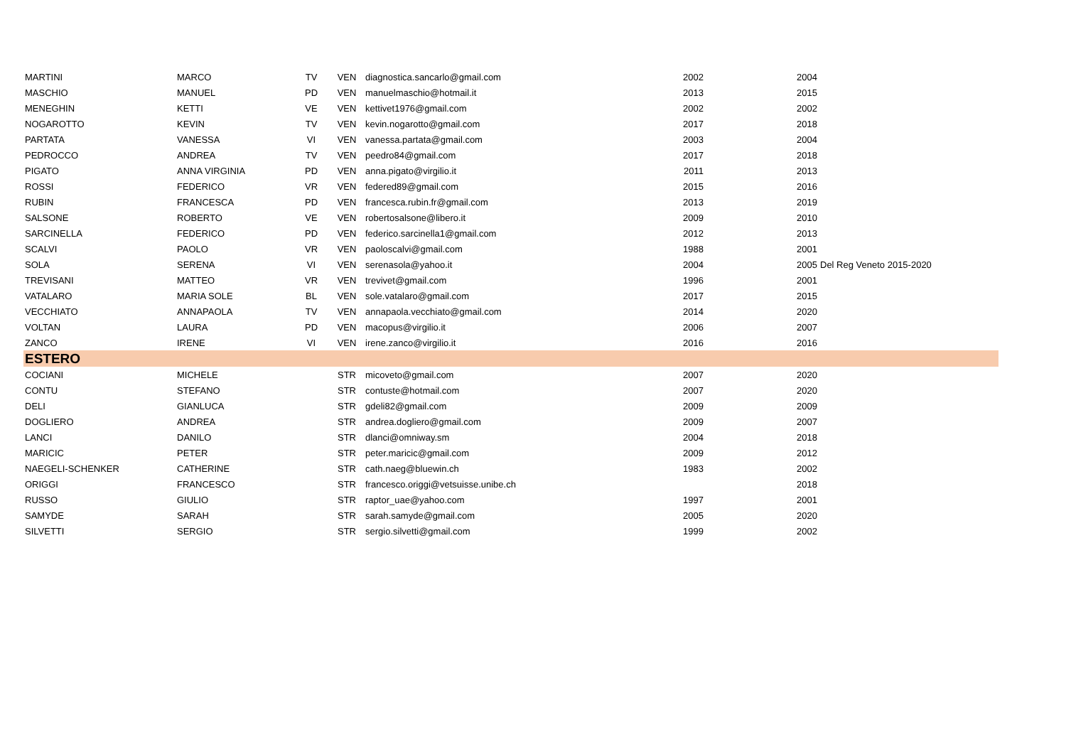| MARTINI | MARCO | TV | VEN | diagnostica.sancarlo@gmail.com | 2002 | 2004 | |
| MASCHIO | MANUEL | PD | VEN | manuelmaschio@hotmail.it | 2013 | 2015 | |
| MENEGHIN | KETTI | VE | VEN | kettivet1976@gmail.com | 2002 | 2002 | |
| NOGAROTTO | KEVIN | TV | VEN | kevin.nogarotto@gmail.com | 2017 | 2018 | |
| PARTATA | VANESSA | VI | VEN | vanessa.partata@gmail.com | 2003 | 2004 | |
| PEDROCCO | ANDREA | TV | VEN | peedro84@gmail.com | 2017 | 2018 | |
| PIGATO | ANNA VIRGINIA | PD | VEN | anna.pigato@virgilio.it | 2011 | 2013 | |
| ROSSI | FEDERICO | VR | VEN | federed89@gmail.com | 2015 | 2016 | |
| RUBIN | FRANCESCA | PD | VEN | francesca.rubin.fr@gmail.com | 2013 | 2019 | |
| SALSONE | ROBERTO | VE | VEN | robertosalsone@libero.it | 2009 | 2010 | |
| SARCINELLA | FEDERICO | PD | VEN | federico.sarcinella1@gmail.com | 2012 | 2013 | |
| SCALVI | PAOLO | VR | VEN | paoloscalvi@gmail.com | 1988 | 2001 | |
| SOLA | SERENA | VI | VEN | serenasola@yahoo.it | 2004 | 2005 | Del Reg Veneto 2015-2020 |
| TREVISANI | MATTEO | VR | VEN | trevivet@gmail.com | 1996 | 2001 | |
| VATALARO | MARIA SOLE | BL | VEN | sole.vatalaro@gmail.com | 2017 | 2015 | |
| VECCHIATO | ANNAPAOLA | TV | VEN | annapaola.vecchiato@gmail.com | 2014 | 2020 | |
| VOLTAN | LAURA | PD | VEN | macopus@virgilio.it | 2006 | 2007 | |
| ZANCO | IRENE | VI | VEN | irene.zanco@virgilio.it | 2016 | 2016 | |
| ESTERO | | | | | | | |
| COCIANI | MICHELE | | STR | micoveto@gmail.com | 2007 | 2020 | |
| CONTU | STEFANO | | STR | contuste@hotmail.com | 2007 | 2020 | |
| DELI | GIANLUCA | | STR | gdeli82@gmail.com | 2009 | 2009 | |
| DOGLIERO | ANDREA | | STR | andrea.dogliero@gmail.com | 2009 | 2007 | |
| LANCI | DANILO | | STR | dlanci@omniway.sm | 2004 | 2018 | |
| MARICIC | PETER | | STR | peter.maricic@gmail.com | 2009 | 2012 | |
| NAEGELI-SCHENKER | CATHERINE | | STR | cath.naeg@bluewin.ch | 1983 | 2002 | |
| ORIGGI | FRANCESCO | | STR | francesco.origgi@vetsuisse.unibe.ch | | 2018 | |
| RUSSO | GIULIO | | STR | raptor_uae@yahoo.com | 1997 | 2001 | |
| SAMYDE | SARAH | | STR | sarah.samyde@gmail.com | 2005 | 2020 | |
| SILVETTI | SERGIO | | STR | sergio.silvetti@gmail.com | 1999 | 2002 | |